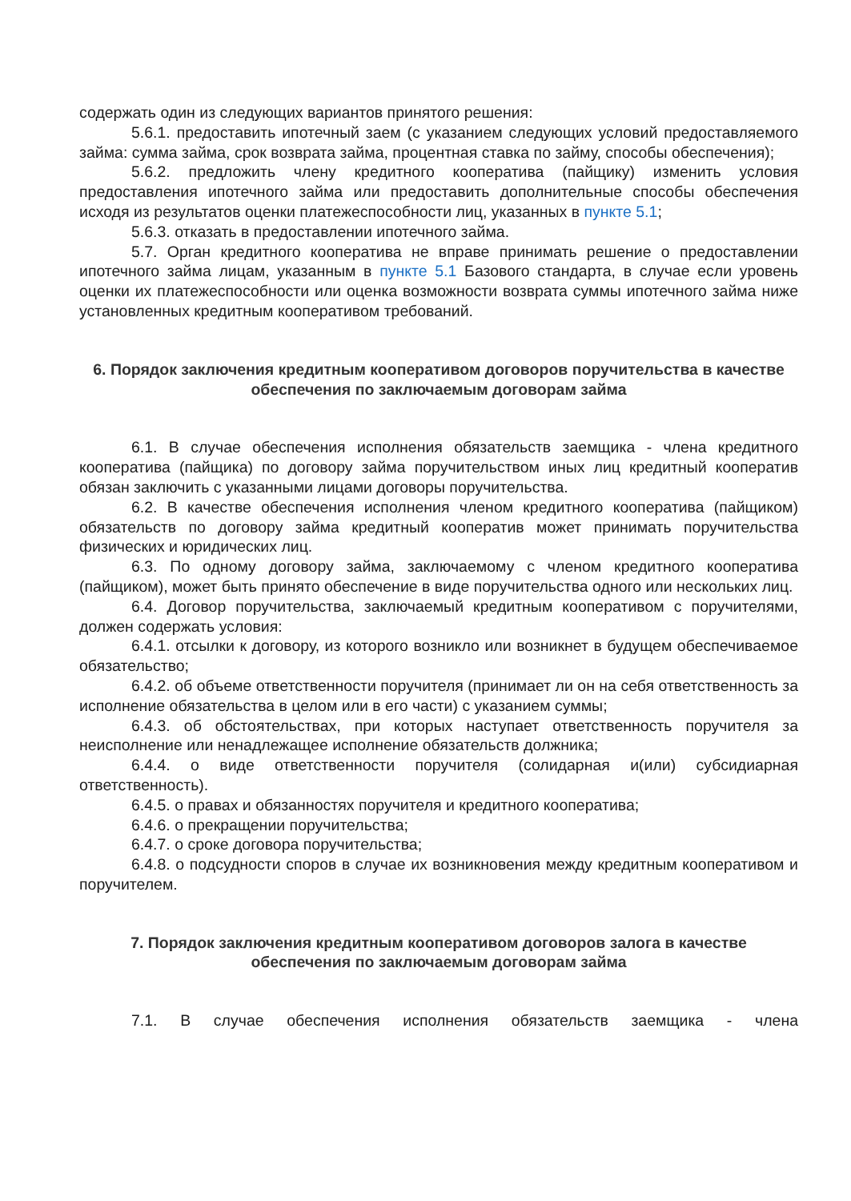содержать один из следующих вариантов принятого решения:
5.6.1. предоставить ипотечный заем (с указанием следующих условий предоставляемого займа: сумма займа, срок возврата займа, процентная ставка по займу, способы обеспечения);
5.6.2. предложить члену кредитного кооператива (пайщику) изменить условия предоставления ипотечного займа или предоставить дополнительные способы обеспечения исходя из результатов оценки платежеспособности лиц, указанных в пункте 5.1;
5.6.3. отказать в предоставлении ипотечного займа.
5.7. Орган кредитного кооператива не вправе принимать решение о предоставлении ипотечного займа лицам, указанным в пункте 5.1 Базового стандарта, в случае если уровень оценки их платежеспособности или оценка возможности возврата суммы ипотечного займа ниже установленных кредитным кооперативом требований.
6. Порядок заключения кредитным кооперативом договоров поручительства в качестве обеспечения по заключаемым договорам займа
6.1. В случае обеспечения исполнения обязательств заемщика - члена кредитного кооператива (пайщика) по договору займа поручительством иных лиц кредитный кооператив обязан заключить с указанными лицами договоры поручительства.
6.2. В качестве обеспечения исполнения членом кредитного кооператива (пайщиком) обязательств по договору займа кредитный кооператив может принимать поручительства физических и юридических лиц.
6.3. По одному договору займа, заключаемому с членом кредитного кооператива (пайщиком), может быть принято обеспечение в виде поручительства одного или нескольких лиц.
6.4. Договор поручительства, заключаемый кредитным кооперативом с поручителями, должен содержать условия:
6.4.1. отсылки к договору, из которого возникло или возникнет в будущем обеспечиваемое обязательство;
6.4.2. об объеме ответственности поручителя (принимает ли он на себя ответственность за исполнение обязательства в целом или в его части) с указанием суммы;
6.4.3. об обстоятельствах, при которых наступает ответственность поручителя за неисполнение или ненадлежащее исполнение обязательств должника;
6.4.4. о виде ответственности поручителя (солидарная и(или) субсидиарная ответственность).
6.4.5. о правах и обязанностях поручителя и кредитного кооператива;
6.4.6. о прекращении поручительства;
6.4.7. о сроке договора поручительства;
6.4.8. о подсудности споров в случае их возникновения между кредитным кооперативом и поручителем.
7. Порядок заключения кредитным кооперативом договоров залога в качестве обеспечения по заключаемым договорам займа
7.1. В случае обеспечения исполнения обязательств заемщика - члена